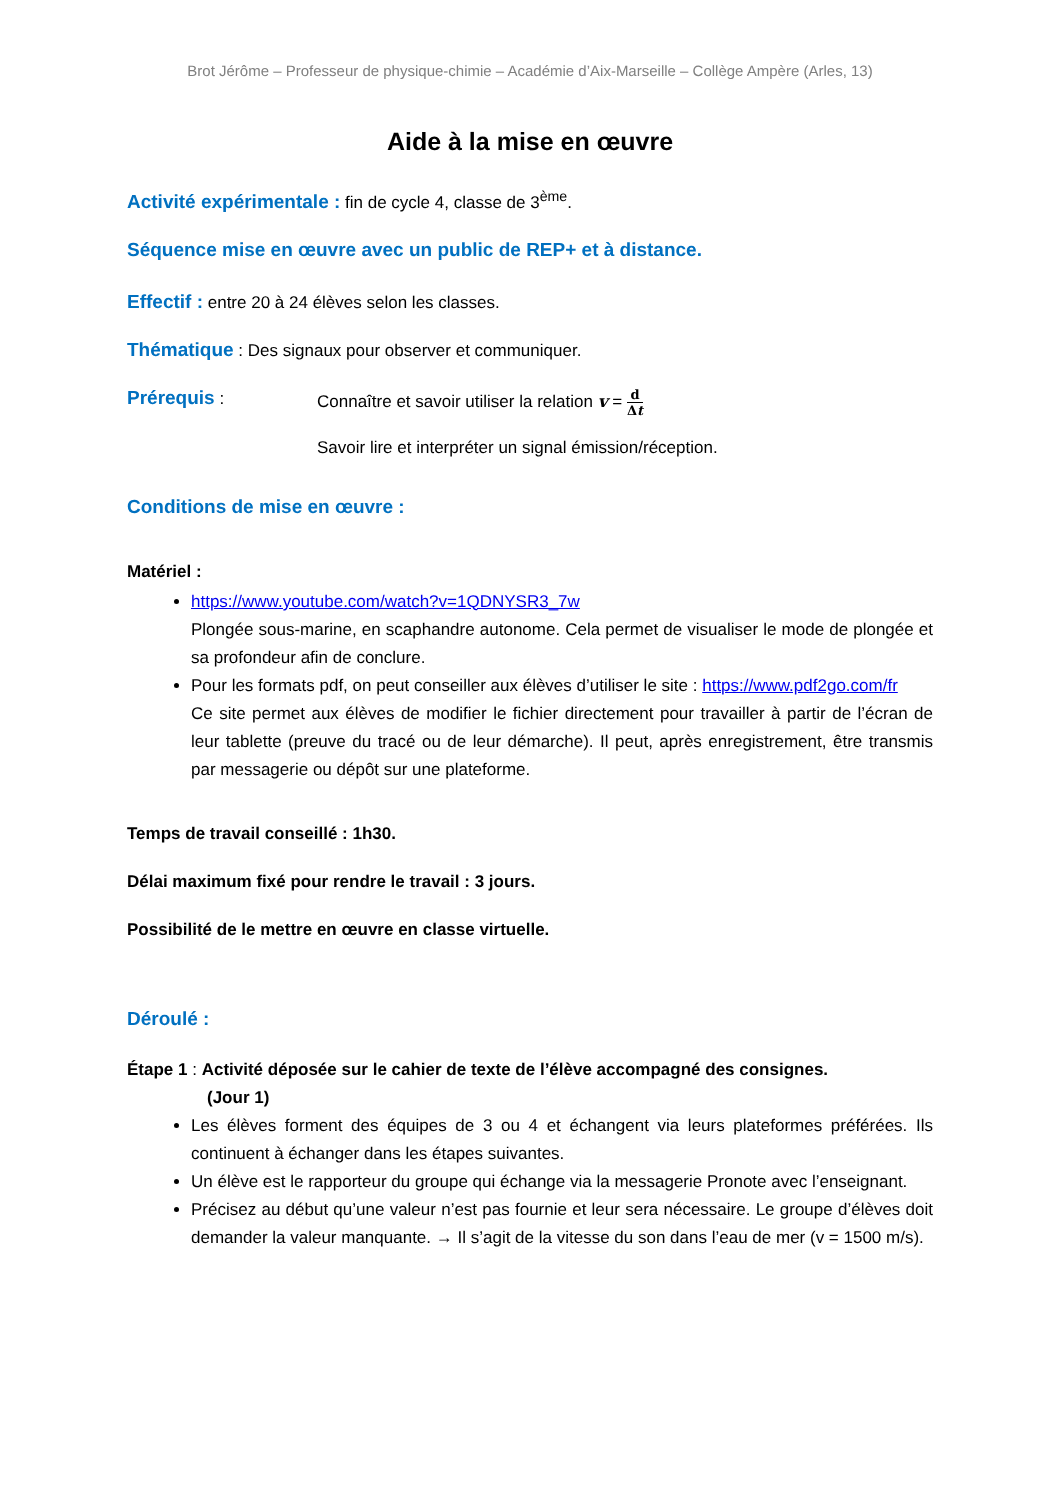Brot Jérôme – Professeur de physique-chimie – Académie d’Aix-Marseille – Collège Ampère (Arles, 13)
Aide à la mise en œuvre
Activité expérimentale : fin de cycle 4, classe de 3<sup>ème</sup>.
Séquence mise en œuvre avec un public de REP+ et à distance.
Effectif : entre 20 à 24 élèves selon les classes.
Thématique : Des signaux pour observer et communiquer.
Prérequis : Connaître et savoir utiliser la relation v = d Δt
Savoir lire et interpréter un signal émission/réception.
Conditions de mise en œuvre :
Matériel :
https://www.youtube.com/watch?v=1QDNYSR3_7w
Plongée sous-marine, en scaphandre autonome. Cela permet de visualiser le mode de plongée et sa profondeur afin de conclure.
Pour les formats pdf, on peut conseiller aux élèves d’utiliser le site : https://www.pdf2go.com/fr
Ce site permet aux élèves de modifier le fichier directement pour travailler à partir de l’écran de leur tablette (preuve du tracé ou de leur démarche). Il peut, après enregistrement, être transmis par messagerie ou dépôt sur une plateforme.
Temps de travail conseillé : 1h30.
Délai maximum fixé pour rendre le travail : 3 jours.
Possibilité de le mettre en œuvre en classe virtuelle.
Déroulé :
Étape 1 : Activité déposée sur le cahier de texte de l’élève accompagné des consignes.
(Jour 1)
Les élèves forment des équipes de 3 ou 4 et échangent via leurs plateformes préférées. Ils continuent à échanger dans les étapes suivantes.
Un élève est le rapporteur du groupe qui échange via la messagerie Pronote avec l’enseignant.
Précisez au début qu’une valeur n’est pas fournie et leur sera nécessaire. Le groupe d’élèves doit demander la valeur manquante. → Il s’agit de la vitesse du son dans l’eau de mer (v = 1500 m/s).